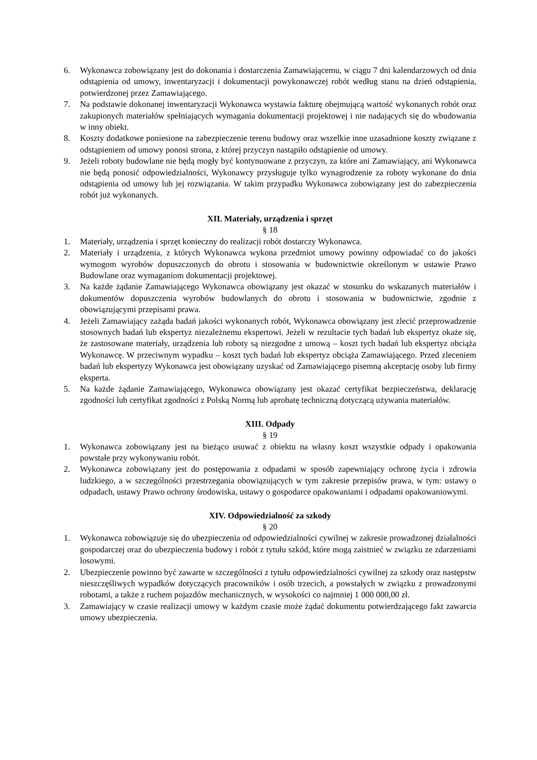6. Wykonawca zobowiązany jest do dokonania i dostarczenia Zamawiającemu, w ciągu 7 dni kalendarzowych od dnia odstąpienia od umowy, inwentaryzacji i dokumentacji powykonawczej robót według stanu na dzień odstąpienia, potwierdzonej przez Zamawiającego.
7. Na podstawie dokonanej inwentaryzacji Wykonawca wystawia fakturę obejmującą wartość wykonanych robót oraz zakupionych materiałów spełniających wymagania dokumentacji projektowej i nie nadających się do wbudowania w inny obiekt.
8. Koszty dodatkowe poniesione na zabezpieczenie terenu budowy oraz wszelkie inne uzasadnione koszty związane z odstąpieniem od umowy ponosi strona, z której przyczyn nastąpiło odstąpienie od umowy.
9. Jeżeli roboty budowlane nie będą mogły być kontynuowane z przyczyn, za które ani Zamawiający, ani Wykonawca nie będą ponosić odpowiedzialności, Wykonawcy przysługuje tylko wynagrodzenie za roboty wykonane do dnia odstąpienia od umowy lub jej rozwiązania. W takim przypadku Wykonawca zobowiązany jest do zabezpieczenia robót już wykonanych.
XII. Materiały, urządzenia i sprzęt
§ 18
1. Materiały, urządzenia i sprzęt konieczny do realizacji robót dostarczy Wykonawca.
2. Materiały i urządzenia, z których Wykonawca wykona przedmiot umowy powinny odpowiadać co do jakości wymogom wyrobów dopuszczonych do obrotu i stosowania w budownictwie określonym w ustawie Prawo Budowlane oraz wymaganiom dokumentacji projektowej.
3. Na każde żądanie Zamawiającego Wykonawca obowiązany jest okazać w stosunku do wskazanych materiałów i dokumentów dopuszczenia wyrobów budowlanych do obrotu i stosowania w budownictwie, zgodnie z obowiązującymi przepisami prawa.
4. Jeżeli Zamawiający zażąda badań jakości wykonanych robót, Wykonawca obowiązany jest zlecić przeprowadzenie stosownych badań lub ekspertyz niezależnemu ekspertowi. Jeżeli w rezultacie tych badań lub ekspertyz okaże się, że zastosowane materiały, urządzenia lub roboty są niezgodne z umową – koszt tych badań lub ekspertyz obciąża Wykonawcę. W przeciwnym wypadku – koszt tych badań lub ekspertyz obciąża Zamawiającego. Przed zleceniem badań lub ekspertyzy Wykonawca jest obowiązany uzyskać od Zamawiającego pisemną akceptację osoby lub firmy eksperta.
5. Na każde żądanie Zamawiającego, Wykonawca obowiązany jest okazać certyfikat bezpieczeństwa, deklarację zgodności lub certyfikat zgodności z Polską Normą lub aprobatę techniczną dotyczącą używania materiałów.
XIII. Odpady
§ 19
1. Wykonawca zobowiązany jest na bieżąco usuwać z obiektu na własny koszt wszystkie odpady i opakowania powstałe przy wykonywaniu robót.
2. Wykonawca zobowiązany jest do postępowania z odpadami w sposób zapewniający ochronę życia i zdrowia ludzkiego, a w szczególności przestrzegania obowiązujących w tym zakresie przepisów prawa, w tym: ustawy o odpadach, ustawy Prawo ochrony środowiska, ustawy o gospodarce opakowaniami i odpadami opakowaniowymi.
XIV. Odpowiedzialność za szkody
§ 20
1. Wykonawca zobowiązuje się do ubezpieczenia od odpowiedzialności cywilnej w zakresie prowadzonej działalności gospodarczej oraz do ubezpieczenia budowy i robót z tytułu szkód, które mogą zaistnieć w związku ze zdarzeniami losowymi.
2. Ubezpieczenie powinno być zawarte w szczególności z tytułu odpowiedzialności cywilnej za szkody oraz następstw nieszczęśliwych wypadków dotyczących pracowników i osób trzecich, a powstałych w związku z prowadzonymi robotami, a także z ruchem pojazdów mechanicznych, w wysokości co najmniej 1 000 000,00 zł.
3. Zamawiający w czasie realizacji umowy w każdym czasie może żądać dokumentu potwierdzającego fakt zawarcia umowy ubezpieczenia.